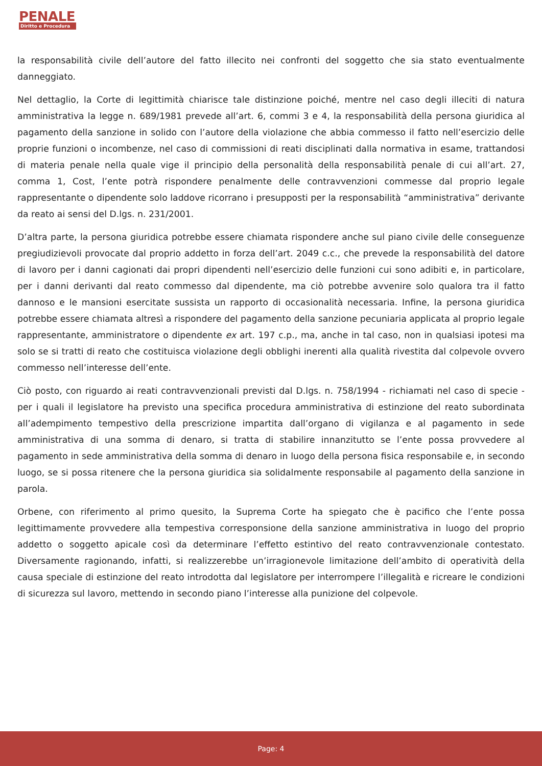PENALE
Diritto e Procedura
la responsabilità civile dell’autore del fatto illecito nei confronti del soggetto che sia stato eventualmente danneggiato.
Nel dettaglio, la Corte di legittimità chiarisce tale distinzione poiché, mentre nel caso degli illeciti di natura amministrativa la legge n. 689/1981 prevede all’art. 6, commi 3 e 4, la responsabilità della persona giuridica al pagamento della sanzione in solido con l’autore della violazione che abbia commesso il fatto nell’esercizio delle proprie funzioni o incombenze, nel caso di commissioni di reati disciplinati dalla normativa in esame, trattandosi di materia penale nella quale vige il principio della personalità della responsabilità penale di cui all’art. 27, comma 1, Cost, l’ente potrà rispondere penalmente delle contravvenzioni commesse dal proprio legale rappresentante o dipendente solo laddove ricorrano i presupposti per la responsabilità “amministrativa” derivante da reato ai sensi del D.lgs. n. 231/2001.
D’altra parte, la persona giuridica potrebbe essere chiamata rispondere anche sul piano civile delle conseguenze pregiudizievoli provocate dal proprio addetto in forza dell’art. 2049 c.c., che prevede la responsabilità del datore di lavoro per i danni cagionati dai propri dipendenti nell’esercizio delle funzioni cui sono adibiti e, in particolare, per i danni derivanti dal reato commesso dal dipendente, ma ciò potrebbe avvenire solo qualora tra il fatto dannoso e le mansioni esercitate sussista un rapporto di occasionalità necessaria. Infine, la persona giuridica potrebbe essere chiamata altresì a rispondere del pagamento della sanzione pecuniaria applicata al proprio legale rappresentante, amministratore o dipendente ex art. 197 c.p., ma, anche in tal caso, non in qualsiasi ipotesi ma solo se si tratti di reato che costituisca violazione degli obblighi inerenti alla qualità rivestita dal colpevole ovvero commesso nell’interesse dell’ente.
Ciò posto, con riguardo ai reati contravvenzionali previsti dal D.lgs. n. 758/1994 - richiamati nel caso di specie - per i quali il legislatore ha previsto una specifica procedura amministrativa di estinzione del reato subordinata all’adempimento tempestivo della prescrizione impartita dall’organo di vigilanza e al pagamento in sede amministrativa di una somma di denaro, si tratta di stabilire innanzitutto se l’ente possa provvedere al pagamento in sede amministrativa della somma di denaro in luogo della persona fisica responsabile e, in secondo luogo, se si possa ritenere che la persona giuridica sia solidalmente responsabile al pagamento della sanzione in parola.
Orbene, con riferimento al primo quesito, la Suprema Corte ha spiegato che è pacifico che l’ente possa legittimamente provvedere alla tempestiva corresponsione della sanzione amministrativa in luogo del proprio addetto o soggetto apicale così da determinare l’effetto estintivo del reato contravvenzionale contestato. Diversamente ragionando, infatti, si realizzerebbe un’irragionevole limitazione dell’ambito di operatività della causa speciale di estinzione del reato introdotta dal legislatore per interrompere l’illegalità e ricreare le condizioni di sicurezza sul lavoro, mettendo in secondo piano l’interesse alla punizione del colpevole.
Page: 4